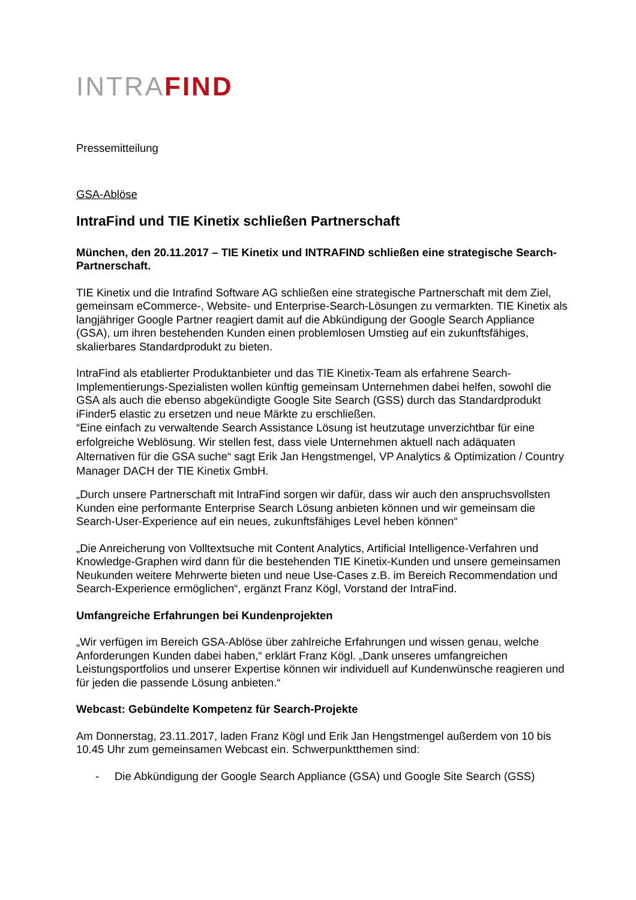INTRA FIND
Pressemitteilung
GSA-Ablöse
IntraFind und TIE Kinetix schließen Partnerschaft
München, den 20.11.2017 – TIE Kinetix und INTRAFIND schließen eine strategische Search-Partnerschaft.
TIE Kinetix und die Intrafind Software AG schließen eine strategische Partnerschaft mit dem Ziel, gemeinsam eCommerce-, Website- und Enterprise-Search-Lösungen zu vermarkten. TIE Kinetix als langjähriger Google Partner reagiert damit auf die Abkündigung der Google Search Appliance (GSA), um ihren bestehenden Kunden einen problemlosen Umstieg auf ein zukunftsfähiges, skalierbares Standardprodukt zu bieten.
IntraFind als etablierter Produktanbieter und das TIE Kinetix-Team als erfahrene Search-Implementierungs-Spezialisten wollen künftig gemeinsam Unternehmen dabei helfen, sowohl die GSA als auch die ebenso abgekündigte Google Site Search (GSS) durch das Standardprodukt iFinder5 elastic zu ersetzen und neue Märkte zu erschließen.
“Eine einfach zu verwaltende Search Assistance Lösung ist heutzutage unverzichtbar für eine erfolgreiche Weblösung. Wir stellen fest, dass viele Unternehmen aktuell nach adäquaten Alternativen für die GSA suche“ sagt Erik Jan Hengstmengel, VP Analytics & Optimization / Country Manager DACH der TIE Kinetix GmbH.
„Durch unsere Partnerschaft mit IntraFind sorgen wir dafür, dass wir auch den anspruchsvollsten Kunden eine performante Enterprise Search Lösung anbieten können und wir gemeinsam die Search-User-Experience auf ein neues, zukunftsfähiges Level heben können“
„Die Anreicherung von Volltextsuche mit Content Analytics, Artificial Intelligence-Verfahren und Knowledge-Graphen wird dann für die bestehenden TIE Kinetix-Kunden und unsere gemeinsamen Neukunden weitere Mehrwerte bieten und neue Use-Cases z.B. im Bereich Recommendation und Search-Experience ermöglichen“, ergänzt Franz Kögl, Vorstand der IntraFind.
Umfangreiche Erfahrungen bei Kundenprojekten
„Wir verfügen im Bereich GSA-Ablöse über zahlreiche Erfahrungen und wissen genau, welche Anforderungen Kunden dabei haben,“ erklärt Franz Kögl. „Dank unseres umfangreichen Leistungsportfolios und unserer Expertise können wir individuell auf Kundenwünsche reagieren und für jeden die passende Lösung anbieten.“
Webcast: Gebündelte Kompetenz für Search-Projekte
Am Donnerstag, 23.11.2017, laden Franz Kögl und Erik Jan Hengstmengel außerdem von 10 bis 10.45 Uhr zum gemeinsamen Webcast ein. Schwerpunktthemen sind:
- Die Abkündigung der Google Search Appliance (GSA) und Google Site Search (GSS)